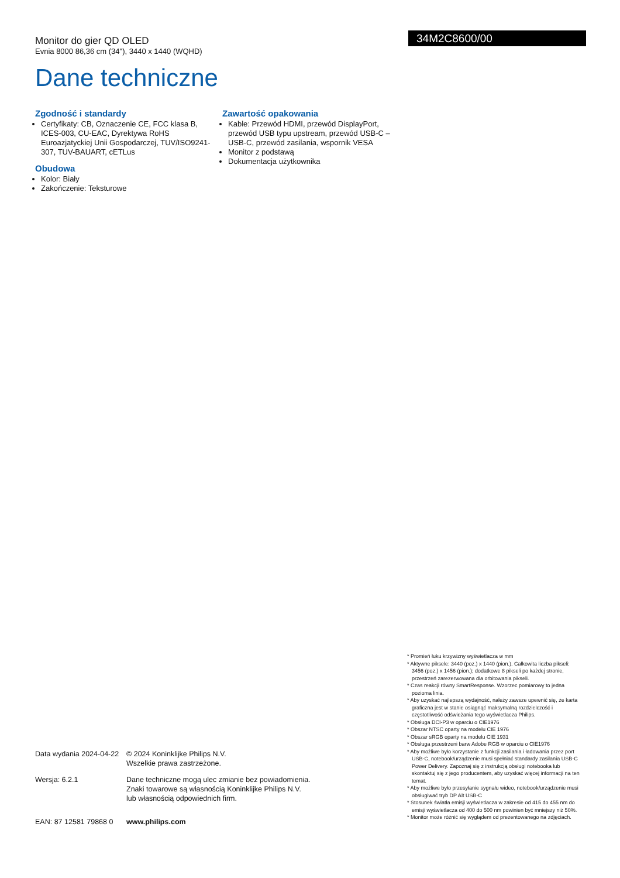Monitor do gier QD OLED
Evnia 8000 86,36 cm (34"), 3440 x 1440 (WQHD)
Dane techniczne
34M2C8600/00
Zgodność i standardy
Certyfikaty: CB, Oznaczenie CE, FCC klasa B, ICES-003, CU-EAC, Dyrektywa RoHS Euroazjatyckiej Unii Gospodarczej, TUV/ISO9241-307, TUV-BAUART, cETLus
Obudowa
Kolor: Biały
Zakończenie: Teksturowe
Zawartość opakowania
Kable: Przewód HDMI, przewód DisplayPort, przewód USB typu upstream, przewód USB-C – USB-C, przewód zasilania, wspornik VESA
Monitor z podstawą
Dokumentacja użytkownika
Data wydania 2024-04-22
© 2024 Koninklijke Philips N.V.
Wszelkie prawa zastrzeżone.
Wersja: 6.2.1 Dane techniczne mogą ulec zmianie bez powiadomienia.
Znaki towarowe są własnością Koninklijke Philips N.V.
lub własnością odpowiednich firm.
EAN: 87 12581 79868 0
www.philips.com
* Promień łuku krzywizny wyświetlacza w mm
* Aktywne piksele: 3440 (poz.) x 1440 (pion.). Całkowita liczba pikseli: 3456 (poz.) x 1456 (pion.); dodatkowe 8 pikseli po każdej stronie, przestrzeń zarezerwowana dla orbitowania pikseli.
* Czas reakcji równy SmartResponse. Wzorzec pomiarowy to jedna pozioma linia.
* Aby uzyskać najlepszą wydajność, należy zawsze upewnić się, że karta graficzna jest w stanie osiągnąć maksymalną rozdzielczość i częstotliwość odświeżania tego wyświetlacza Philips.
* Obsługa DCI-P3 w oparciu o CIE1976
* Obszar NTSC oparty na modelu CIE 1976
* Obszar sRGB oparty na modelu CIE 1931
* Obsługa przestrzeni barw Adobe RGB w oparciu o CIE1976
* Aby możliwe było korzystanie z funkcji zasilania i ładowania przez port USB-C, notebook/urządzenie musi spełniać standardy zasilania USB-C Power Delivery. Zapoznaj się z instrukcją obsługi notebooka lub skontaktuj się z jego producentem, aby uzyskać więcej informacji na ten temat.
* Aby możliwe było przesyłanie sygnału wideo, notebook/urządzenie musi obsługiwać tryb DP Alt USB-C
* Stosunek światła emisji wyświetlacza w zakresie od 415 do 455 nm do emisji wyświetlacza od 400 do 500 nm powinien być mniejszy niż 50%.
* Monitor może różnić się wyglądem od prezentowanego na zdjęciach.